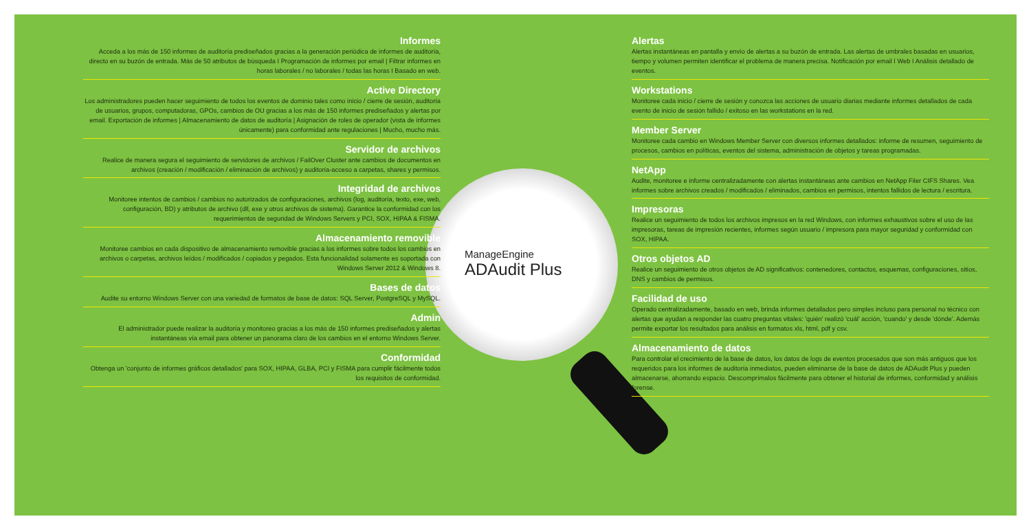Informes
Acceda a los más de 150 informes de auditoría prediseñados gracias a la generación periódica de informes de auditoría, directo en su buzón de entrada. Más de 50 atributos de búsqueda I Programación de informes por email | Filtrar informes en horas laborales / no laborales / todas las horas I Basado en web.
Active Directory
Los administradores pueden hacer seguimiento de todos los eventos de dominio tales como inicio / cierre de sesión, auditoría de usuarios, grupos, computadoras, GPOs, cambios de OU gracias a los más de 150 informes prediseñados y alertas por email. Exportación de informes | Almacenamiento de datos de auditoría | Asignación de roles de operador (vista de informes únicamente) para conformidad ante regulaciones | Mucho, mucho más.
Servidor de archivos
Realice de manera segura el seguimiento de servidores de archivos / FailOver Cluster ante cambios de documentos en archivos (creación / modificación / eliminación de archivos) y auditoría-acceso a carpetas, shares y permisos.
Integridad de archivos
Monitoree intentos de cambios / cambios no autorizados de configuraciones, archivos (log, auditoría, texto, exe, web, configuración, BD) y atributos de archivo (dll, exe y otros archivos de sistema). Garantice la conformidad con los requerimientos de seguridad de Windows Servers y PCI, SOX, HIPAA & FISMA.
Almacenamiento removible
Monitoree cambios en cada dispositivo de almacenamiento removible gracias a los informes sobre todos los cambios en archivos o carpetas, archivos leídos / modificados / copiados y pegados. Esta funcionalidad solamente es soportada con Windows Server 2012 & Windows 8.
Bases de datos
Audite su entorno Windows Server con una variedad de formatos de base de datos: SQL Server, PostgreSQL y MySQL.
Admin
El administrador puede realizar la auditoría y monitoreo gracias a los más de 150 informes prediseñados y alertas instantáneas vía email para obtener un panorama claro de los cambios en el entorno Windows Server.
Conformidad
Obtenga un 'conjunto de informes gráficos detallados' para SOX, HIPAA, GLBA, PCI y FISMA para cumplir fácilmente todos los requisitos de conformidad.
ManageEngine
ADAudit Plus
Alertas
Alertas instantáneas en pantalla y envío de alertas a su buzón de entrada. Las alertas de umbrales basadas en usuarios, tiempo y volumen permiten identificar el problema de manera precisa. Notificación por email I Web I Análisis detallado de eventos.
Workstations
Monitoree cada inicio / cierre de sesión y conozca las acciones de usuario diarias mediante informes detallados de cada evento de inicio de sesión fallido / exitoso en las workstations en la red.
Member Server
Monitoree cada cambio en Windows Member Server con diversos informes detallados: informe de resumen, seguimiento de procesos, cambios en políticas, eventos del sistema, administración de objetos y tareas programadas.
NetApp
Audite, monitoree e informe centralizadamente con alertas instantáneas ante cambios en NetApp Filer CIFS Shares. Vea informes sobre archivos creados / modificados / eliminados, cambios en permisos, intentos fallidos de lectura / escritura.
Impresoras
Realice un seguimiento de todos los archivos impresos en la red Windows, con informes exhaustivos sobre el uso de las impresoras, tareas de impresión recientes, informes según usuario / impresora para mayor seguridad y conformidad con SOX, HIPAA.
Otros objetos AD
Realice un seguimiento de otros objetos de AD significativos: contenedores, contactos, esquemas, configuraciones, sitios, DNS y cambios de permisos.
Facilidad de uso
Operado centralizadamente, basado en web, brinda informes detallados pero simples incluso para personal no técnico con alertas que ayudan a responder las cuatro preguntas vitales: 'quién' realizó 'cuál' acción, 'cuando' y desde 'dónde'. Además permite exportar los resultados para análisis en formatos xls, html, pdf y csv.
Almacenamiento de datos
Para controlar el crecimiento de la base de datos, los datos de logs de eventos procesados que son más antiguos que los requeridos para los informes de auditoría inmediatos, pueden eliminarse de la base de datos de ADAudit Plus y pueden almacenarse, ahorrando espacio. Descomprímalos fácilmente para obtener el historial de informes, conformidad y análisis forense.